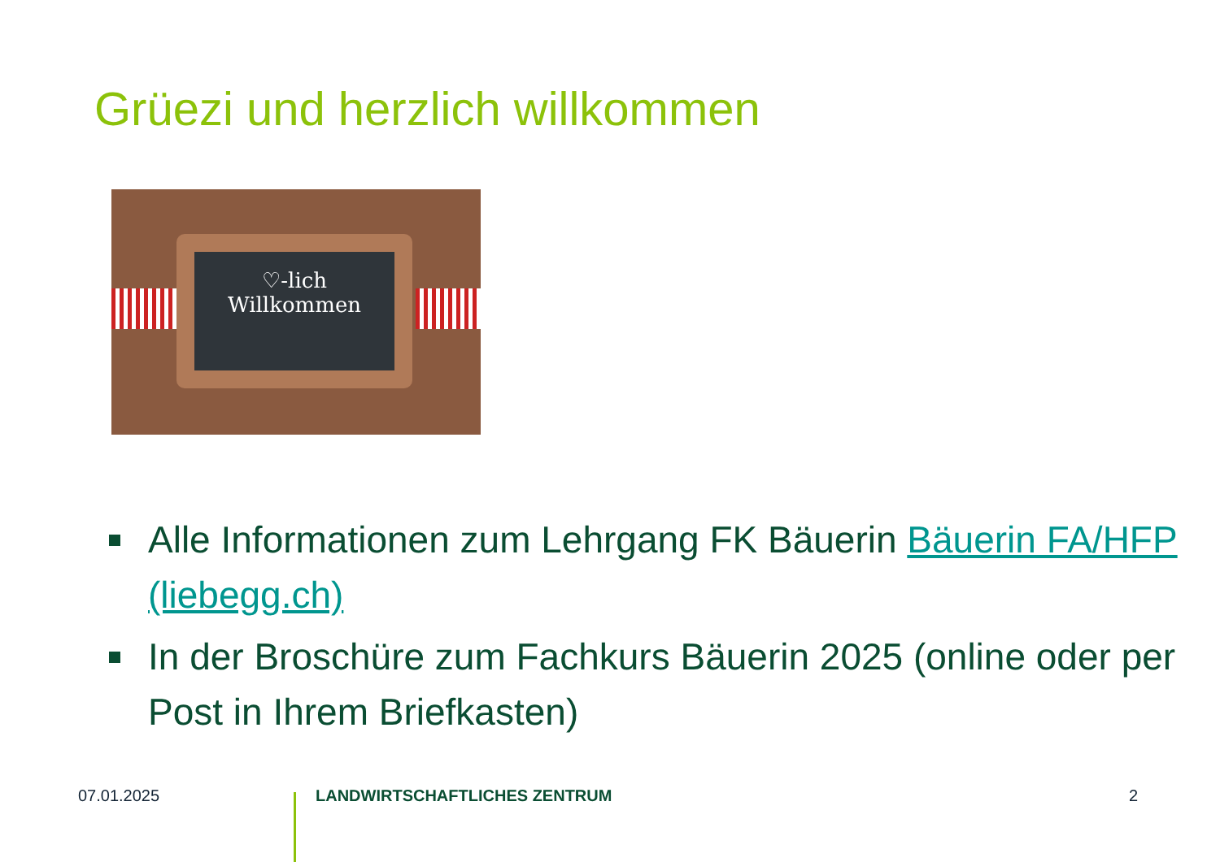Grüezi und herzlich willkommen
♡-lich
Willkommen
Alle Informationen zum Lehrgang FK Bäuerin Bäuerin FA/HFP (liebegg.ch)
In der Broschüre zum Fachkurs Bäuerin 2025 (online oder per Post in Ihrem Briefkasten)
07.01.2025 LANDWIRTSCHAFTLICHES ZENTRUM 2